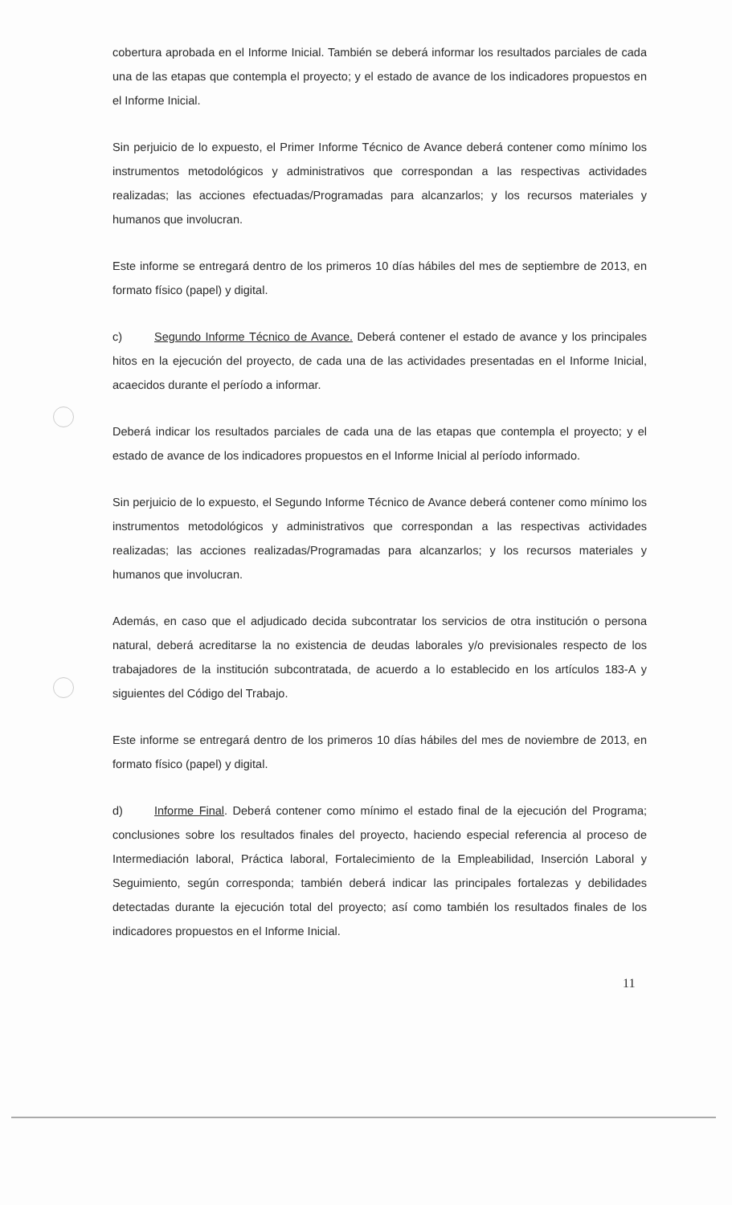cobertura aprobada en el Informe Inicial. También se deberá informar los resultados parciales de cada una de las etapas que contempla el proyecto; y el estado de avance de los indicadores propuestos en el Informe Inicial.
Sin perjuicio de lo expuesto, el Primer Informe Técnico de Avance deberá contener como mínimo los instrumentos metodológicos y administrativos que correspondan a las respectivas actividades realizadas; las acciones efectuadas/Programadas para alcanzarlos; y los recursos materiales y humanos que involucran.
Este informe se entregará dentro de los primeros 10 días hábiles del mes de septiembre de 2013, en formato físico (papel) y digital.
c) Segundo Informe Técnico de Avance. Deberá contener el estado de avance y los principales hitos en la ejecución del proyecto, de cada una de las actividades presentadas en el Informe Inicial, acaecidos durante el período a informar.
Deberá indicar los resultados parciales de cada una de las etapas que contempla el proyecto; y el estado de avance de los indicadores propuestos en el Informe Inicial al período informado.
Sin perjuicio de lo expuesto, el Segundo Informe Técnico de Avance deberá contener como mínimo los instrumentos metodológicos y administrativos que correspondan a las respectivas actividades realizadas; las acciones realizadas/Programadas para alcanzarlos; y los recursos materiales y humanos que involucran.
Además, en caso que el adjudicado decida subcontratar los servicios de otra institución o persona natural, deberá acreditarse la no existencia de deudas laborales y/o previsionales respecto de los trabajadores de la institución subcontratada, de acuerdo a lo establecido en los artículos 183-A y siguientes del Código del Trabajo.
Este informe se entregará dentro de los primeros 10 días hábiles del mes de noviembre de 2013, en formato físico (papel) y digital.
d) Informe Final. Deberá contener como mínimo el estado final de la ejecución del Programa; conclusiones sobre los resultados finales del proyecto, haciendo especial referencia al proceso de Intermediación laboral, Práctica laboral, Fortalecimiento de la Empleabilidad, Inserción Laboral y Seguimiento, según corresponda; también deberá indicar las principales fortalezas y debilidades detectadas durante la ejecución total del proyecto; así como también los resultados finales de los indicadores propuestos en el Informe Inicial.
11